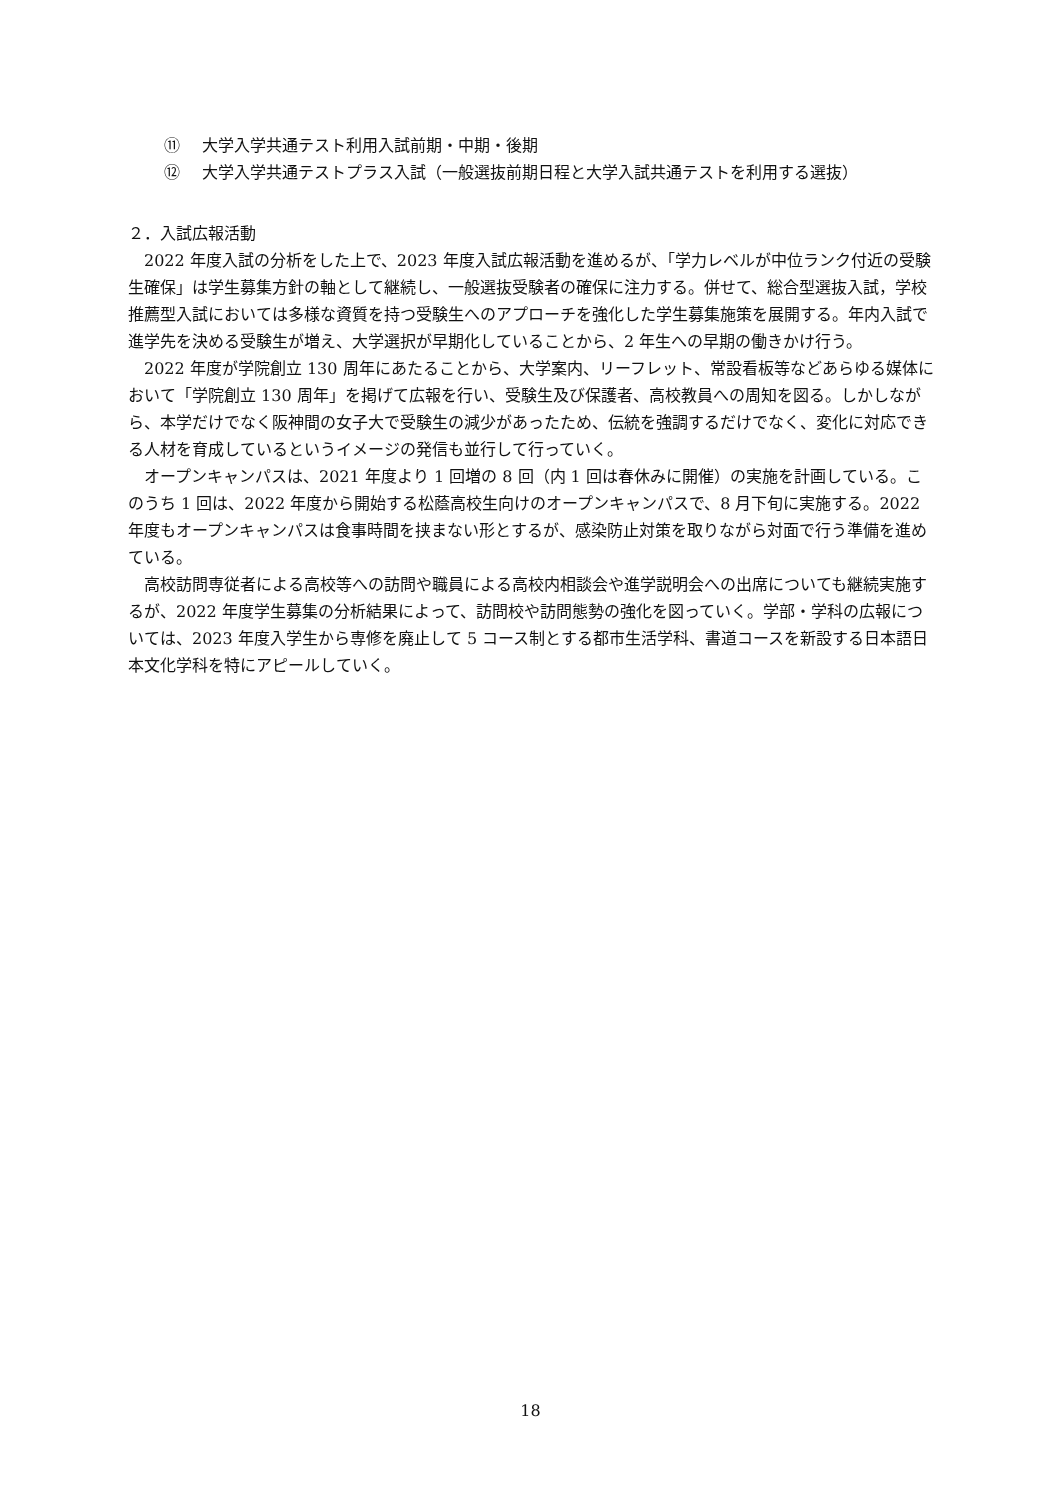⑪ 大学入学共通テスト利用入試前期・中期・後期
⑫ 大学入学共通テストプラス入試（一般選抜前期日程と大学入試共通テストを利用する選抜）
２．入試広報活動
2022 年度入試の分析をした上で、2023 年度入試広報活動を進めるが、「学力レベルが中位ランク付近の受験生確保」は学生募集方針の軸として継続し、一般選抜受験者の確保に注力する。併せて、総合型選抜入試，学校推薦型入試においては多様な資質を持つ受験生へのアプローチを強化した学生募集施策を展開する。年内入試で進学先を決める受験生が増え、大学選択が早期化していることから、2 年生への早期の働きかけ行う。
2022 年度が学院創立 130 周年にあたることから、大学案内、リーフレット、常設看板等などあらゆる媒体において「学院創立 130 周年」を掲げて広報を行い、受験生及び保護者、高校教員への周知を図る。しかしながら、本学だけでなく阪神間の女子大で受験生の減少があったため、伝統を強調するだけでなく、変化に対応できる人材を育成しているというイメージの発信も並行して行っていく。
オープンキャンパスは、2021 年度より 1 回増の 8 回（内 1 回は春休みに開催）の実施を計画している。このうち 1 回は、2022 年度から開始する松蔭高校生向けのオープンキャンパスで、8 月下旬に実施する。2022 年度もオープンキャンパスは食事時間を挟まない形とするが、感染防止対策を取りながら対面で行う準備を進めている。
高校訪問専従者による高校等への訪問や職員による高校内相談会や進学説明会への出席についても継続実施するが、2022 年度学生募集の分析結果によって、訪問校や訪問態勢の強化を図っていく。学部・学科の広報については、2023 年度入学生から専修を廃止して 5 コース制とする都市生活学科、書道コースを新設する日本語日本文化学科を特にアピールしていく。
18